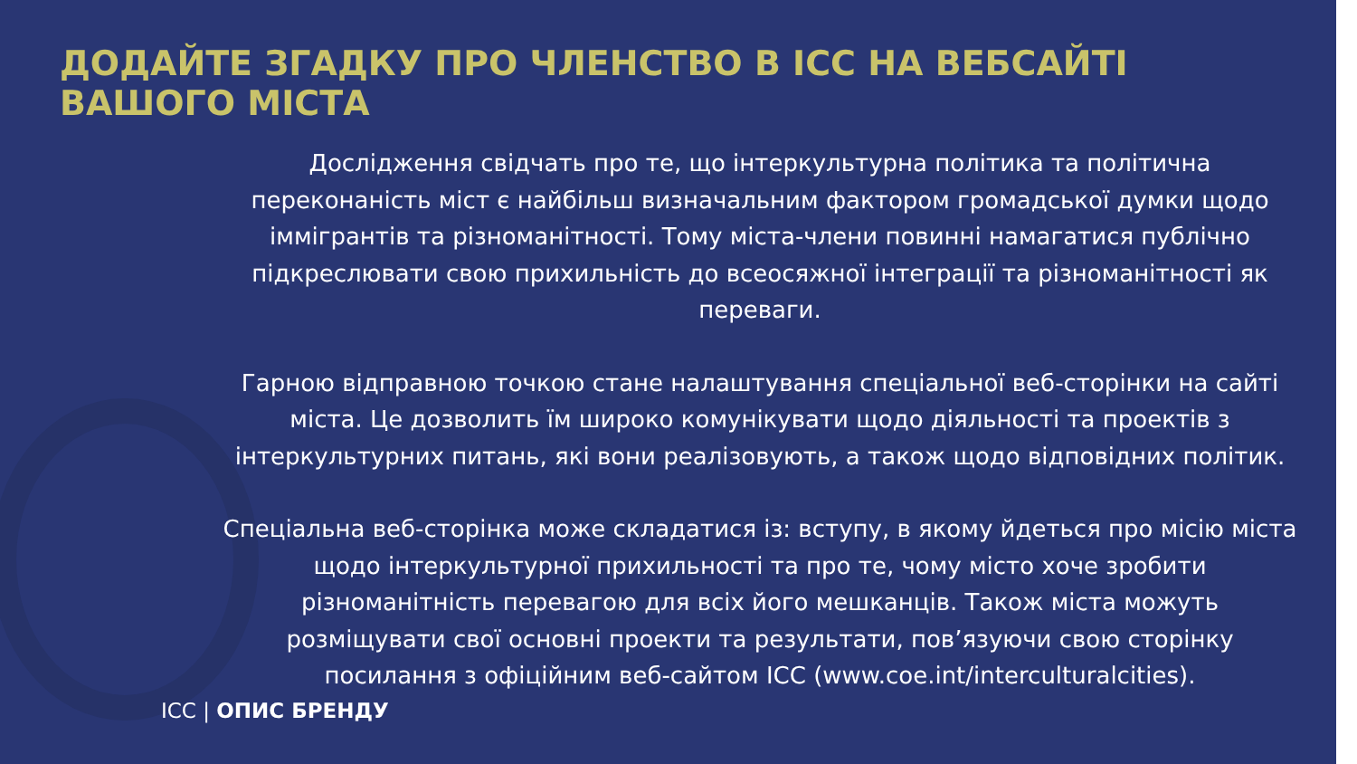ДОДАЙТЕ ЗГАДКУ ПРО ЧЛЕНСТВО В ICC НА ВЕБСАЙТІ ВАШОГО МІСТА
Дослідження свідчать про те, що інтеркультурна політика та політична переконаність міст є найбільш визначальним фактором громадської думки щодо іммігрантів та різноманітності. Тому міста-члени повинні намагатися публічно підкреслювати свою прихильність до всеосяжної інтеграції та різноманітності як переваги.
Гарною відправною точкою стане налаштування спеціальної веб-сторінки на сайті міста. Це дозволить їм широко комунікувати щодо діяльності та проектів з інтеркультурних питань, які вони реалізовують, а також щодо відповідних політик.
Спеціальна веб-сторінка може складатися із: вступу, в якому йдеться про місію міста щодо інтеркультурної прихильності та про те, чому місто хоче зробити різноманітність перевагою для всіх його мешканців. Також міста можуть розміщувати свої основні проекти та результати, пов’язуючи свою сторінку посилання з офіційним веб-сайтом ICC (www.coe.int/interculturalcities).
ICC | ОПИС БРЕНДУ